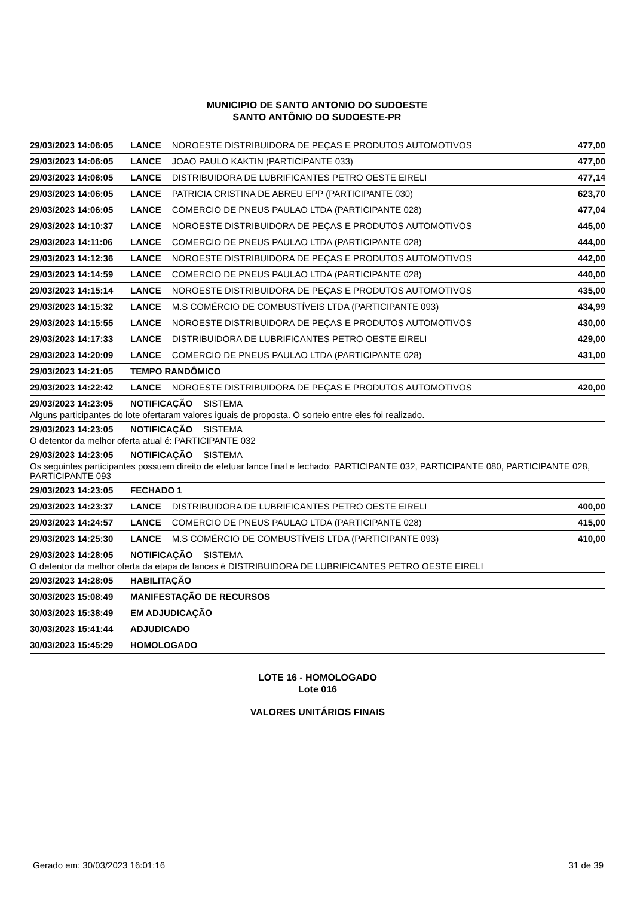MUNICIPIO DE SANTO ANTONIO DO SUDOESTE
SANTO ANTÔNIO DO SUDOESTE-PR
29/03/2023 14:06:05 LANCE NOROESTE DISTRIBUIDORA DE PEÇAS E PRODUTOS AUTOMOTIVOS 477,00
29/03/2023 14:06:05 LANCE JOAO PAULO KAKTIN (PARTICIPANTE 033) 477,00
29/03/2023 14:06:05 LANCE DISTRIBUIDORA DE LUBRIFICANTES PETRO OESTE EIRELI 477,14
29/03/2023 14:06:05 LANCE PATRICIA CRISTINA DE ABREU EPP (PARTICIPANTE 030) 623,70
29/03/2023 14:06:05 LANCE COMERCIO DE PNEUS PAULAO LTDA (PARTICIPANTE 028) 477,04
29/03/2023 14:10:37 LANCE NOROESTE DISTRIBUIDORA DE PEÇAS E PRODUTOS AUTOMOTIVOS 445,00
29/03/2023 14:11:06 LANCE COMERCIO DE PNEUS PAULAO LTDA (PARTICIPANTE 028) 444,00
29/03/2023 14:12:36 LANCE NOROESTE DISTRIBUIDORA DE PEÇAS E PRODUTOS AUTOMOTIVOS 442,00
29/03/2023 14:14:59 LANCE COMERCIO DE PNEUS PAULAO LTDA (PARTICIPANTE 028) 440,00
29/03/2023 14:15:14 LANCE NOROESTE DISTRIBUIDORA DE PEÇAS E PRODUTOS AUTOMOTIVOS 435,00
29/03/2023 14:15:32 LANCE M.S COMÉRCIO DE COMBUSTÍVEIS LTDA (PARTICIPANTE 093) 434,99
29/03/2023 14:15:55 LANCE NOROESTE DISTRIBUIDORA DE PEÇAS E PRODUTOS AUTOMOTIVOS 430,00
29/03/2023 14:17:33 LANCE DISTRIBUIDORA DE LUBRIFICANTES PETRO OESTE EIRELI 429,00
29/03/2023 14:20:09 LANCE COMERCIO DE PNEUS PAULAO LTDA (PARTICIPANTE 028) 431,00
29/03/2023 14:21:05 TEMPO RANDÔMICO
29/03/2023 14:22:42 LANCE NOROESTE DISTRIBUIDORA DE PEÇAS E PRODUTOS AUTOMOTIVOS 420,00
29/03/2023 14:23:05 NOTIFICAÇÃO SISTEMA
Alguns participantes do lote ofertaram valores iguais de proposta. O sorteio entre eles foi realizado.
29/03/2023 14:23:05 NOTIFICAÇÃO SISTEMA
O detentor da melhor oferta atual é: PARTICIPANTE 032
29/03/2023 14:23:05 NOTIFICAÇÃO SISTEMA
Os seguintes participantes possuem direito de efetuar lance final e fechado: PARTICIPANTE 032, PARTICIPANTE 080, PARTICIPANTE 028, PARTICIPANTE 093
29/03/2023 14:23:05 FECHADO 1
29/03/2023 14:23:37 LANCE DISTRIBUIDORA DE LUBRIFICANTES PETRO OESTE EIRELI 400,00
29/03/2023 14:24:57 LANCE COMERCIO DE PNEUS PAULAO LTDA (PARTICIPANTE 028) 415,00
29/03/2023 14:25:30 LANCE M.S COMÉRCIO DE COMBUSTÍVEIS LTDA (PARTICIPANTE 093) 410,00
29/03/2023 14:28:05 NOTIFICAÇÃO SISTEMA
O detentor da melhor oferta da etapa de lances é DISTRIBUIDORA DE LUBRIFICANTES PETRO OESTE EIRELI
29/03/2023 14:28:05 HABILITAÇÃO
30/03/2023 15:08:49 MANIFESTAÇÃO DE RECURSOS
30/03/2023 15:38:49 EM ADJUDICAÇÃO
30/03/2023 15:41:44 ADJUDICADO
30/03/2023 15:45:29 HOMOLOGADO
LOTE 16 - HOMOLOGADO
Lote 016
VALORES UNITÁRIOS FINAIS
Gerado em: 30/03/2023 16:01:16 31 de 39